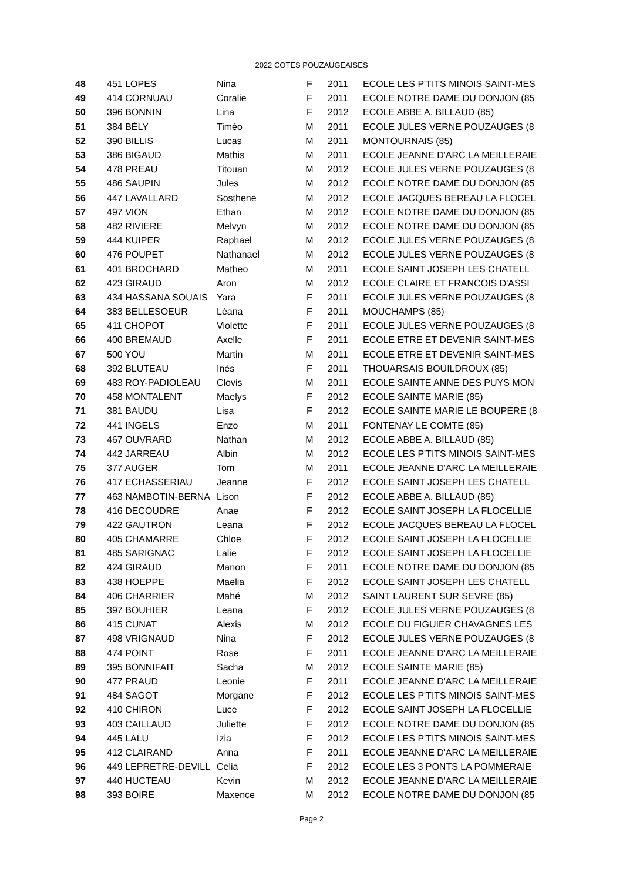2022 COTES POUZAUGEAISES
| 48 | 451 LOPES | Nina | F | 2011 | ECOLE LES P'TITS MINOIS SAINT-MES |
| 49 | 414 CORNUAU | Coralie | F | 2011 | ECOLE NOTRE DAME DU DONJON (85 |
| 50 | 396 BONNIN | Lina | F | 2012 | ECOLE ABBE A. BILLAUD (85) |
| 51 | 384 BÉLY | Timéo | M | 2011 | ECOLE JULES VERNE POUZAUGES (8 |
| 52 | 390 BILLIS | Lucas | M | 2011 | MONTOURNAIS (85) |
| 53 | 386 BIGAUD | Mathis | M | 2011 | ECOLE JEANNE D'ARC LA MEILLERAIE |
| 54 | 478 PREAU | Titouan | M | 2012 | ECOLE JULES VERNE POUZAUGES (8 |
| 55 | 486 SAUPIN | Jules | M | 2012 | ECOLE NOTRE DAME DU DONJON (85 |
| 56 | 447 LAVALLARD | Sosthene | M | 2012 | ECOLE JACQUES BEREAU LA FLOCEL |
| 57 | 497 VION | Ethan | M | 2012 | ECOLE NOTRE DAME DU DONJON (85 |
| 58 | 482 RIVIERE | Melvyn | M | 2012 | ECOLE NOTRE DAME DU DONJON (85 |
| 59 | 444 KUIPER | Raphael | M | 2012 | ECOLE JULES VERNE POUZAUGES (8 |
| 60 | 476 POUPET | Nathanael | M | 2012 | ECOLE JULES VERNE POUZAUGES (8 |
| 61 | 401 BROCHARD | Matheo | M | 2011 | ECOLE SAINT JOSEPH LES CHATELL |
| 62 | 423 GIRAUD | Aron | M | 2012 | ECOLE CLAIRE ET FRANCOIS D'ASSI |
| 63 | 434 HASSANA SOUAIS | Yara | F | 2011 | ECOLE JULES VERNE POUZAUGES (8 |
| 64 | 383 BELLESOEUR | Léana | F | 2011 | MOUCHAMPS (85) |
| 65 | 411 CHOPOT | Violette | F | 2011 | ECOLE JULES VERNE POUZAUGES (8 |
| 66 | 400 BREMAUD | Axelle | F | 2011 | ECOLE ETRE ET DEVENIR SAINT-MES |
| 67 | 500 YOU | Martin | M | 2011 | ECOLE ETRE ET DEVENIR SAINT-MES |
| 68 | 392 BLUTEAU | Inès | F | 2011 | THOUARSAIS BOUILDROUX (85) |
| 69 | 483 ROY-PADIOLEAU | Clovis | M | 2011 | ECOLE SAINTE ANNE DES PUYS MON |
| 70 | 458 MONTALENT | Maelys | F | 2012 | ECOLE SAINTE MARIE (85) |
| 71 | 381 BAUDU | Lisa | F | 2012 | ECOLE SAINTE MARIE LE BOUPERE (8 |
| 72 | 441 INGELS | Enzo | M | 2011 | FONTENAY LE COMTE (85) |
| 73 | 467 OUVRARD | Nathan | M | 2012 | ECOLE ABBE A. BILLAUD (85) |
| 74 | 442 JARREAU | Albin | M | 2012 | ECOLE LES P'TITS MINOIS SAINT-MES |
| 75 | 377 AUGER | Tom | M | 2011 | ECOLE JEANNE D'ARC LA MEILLERAIE |
| 76 | 417 ECHASSERIAU | Jeanne | F | 2012 | ECOLE SAINT JOSEPH LES CHATELL |
| 77 | 463 NAMBOTIN-BERNA | Lison | F | 2012 | ECOLE ABBE A. BILLAUD (85) |
| 78 | 416 DECOUDRE | Anae | F | 2012 | ECOLE SAINT JOSEPH LA FLOCELLIE |
| 79 | 422 GAUTRON | Leana | F | 2012 | ECOLE JACQUES BEREAU LA FLOCEL |
| 80 | 405 CHAMARRE | Chloe | F | 2012 | ECOLE SAINT JOSEPH LA FLOCELLIE |
| 81 | 485 SARIGNAC | Lalie | F | 2012 | ECOLE SAINT JOSEPH LA FLOCELLIE |
| 82 | 424 GIRAUD | Manon | F | 2011 | ECOLE NOTRE DAME DU DONJON (85 |
| 83 | 438 HOEPPE | Maelia | F | 2012 | ECOLE SAINT JOSEPH LES CHATELL |
| 84 | 406 CHARRIER | Mahé | M | 2012 | SAINT LAURENT SUR SEVRE (85) |
| 85 | 397 BOUHIER | Leana | F | 2012 | ECOLE JULES VERNE POUZAUGES (8 |
| 86 | 415 CUNAT | Alexis | M | 2012 | ECOLE DU FIGUIER CHAVAGNES LES |
| 87 | 498 VRIGNAUD | Nina | F | 2012 | ECOLE JULES VERNE POUZAUGES (8 |
| 88 | 474 POINT | Rose | F | 2011 | ECOLE JEANNE D'ARC LA MEILLERAIE |
| 89 | 395 BONNIFAIT | Sacha | M | 2012 | ECOLE SAINTE MARIE (85) |
| 90 | 477 PRAUD | Leonie | F | 2011 | ECOLE JEANNE D'ARC LA MEILLERAIE |
| 91 | 484 SAGOT | Morgane | F | 2012 | ECOLE LES P'TITS MINOIS SAINT-MES |
| 92 | 410 CHIRON | Luce | F | 2012 | ECOLE SAINT JOSEPH LA FLOCELLIE |
| 93 | 403 CAILLAUD | Juliette | F | 2012 | ECOLE NOTRE DAME DU DONJON (85 |
| 94 | 445 LALU | Izia | F | 2012 | ECOLE LES P'TITS MINOIS SAINT-MES |
| 95 | 412 CLAIRAND | Anna | F | 2011 | ECOLE JEANNE D'ARC LA MEILLERAIE |
| 96 | 449 LEPRETRE-DEVILL | Celia | F | 2012 | ECOLE LES 3 PONTS LA POMMERAIE |
| 97 | 440 HUCTEAU | Kevin | M | 2012 | ECOLE JEANNE D'ARC LA MEILLERAIE |
| 98 | 393 BOIRE | Maxence | M | 2012 | ECOLE NOTRE DAME DU DONJON (85 |
Page 2